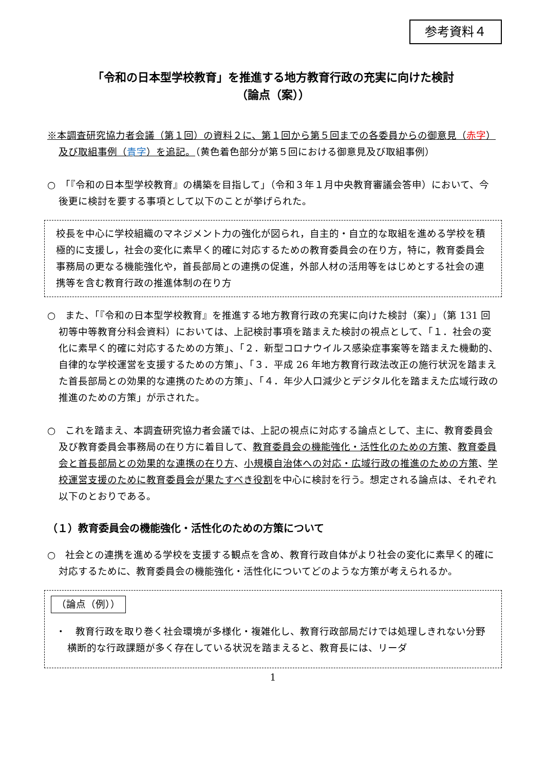参考資料４
「令和の日本型学校教育」を推進する地方教育行政の充実に向けた検討
（論点（案））
※本調査研究協力者会議（第１回）の資料２に、第１回から第５回までの各委員からの御意見（赤字）及び取組事例（青字）を追記。（黄色着色部分が第５回における御意見及び取組事例）
○　「『令和の日本型学校教育』の構築を目指して」（令和３年１月中央教育審議会答申）において、今後更に検討を要する事項として以下のことが挙げられた。
校長を中心に学校組織のマネジメント力の強化が図られ，自主的・自立的な取組を進める学校を積極的に支援し，社会の変化に素早く的確に対応するための教育委員会の在り方，特に，教育委員会事務局の更なる機能強化や，首長部局との連携の促進，外部人材の活用等をはじめとする社会の連携等を含む教育行政の推進体制の在り方
○　また、「『令和の日本型学校教育』を推進する地方教育行政の充実に向けた検討（案）」（第 131 回初等中等教育分科会資料）においては、上記検討事項を踏まえた検討の視点として、「１．社会の変化に素早く的確に対応するための方策」、「２．新型コロナウイルス感染症事案等を踏まえた機動的、自律的な学校運営を支援するための方策」、「３．平成 26 年地方教育行政法改正の施行状況を踏まえた首長部局との効果的な連携のための方策」、「４．年少人口減少とデジタル化を踏まえた広域行政の推進のための方策」が示された。
○　これを踏まえ、本調査研究協力者会議では、上記の視点に対応する論点として、主に、教育委員会及び教育委員会事務局の在り方に着目して、教育委員会の機能強化・活性化のための方策、教育委員会と首長部局との効果的な連携の在り方、小規模自治体への対応・広域行政の推進のための方策、学校運営支援のために教育委員会が果たすべき役割を中心に検討を行う。想定される論点は、それぞれ以下のとおりである。
（１）教育委員会の機能強化・活性化のための方策について
○　社会との連携を進める学校を支援する観点を含め、教育行政自体がより社会の変化に素早く的確に対応するために、教育委員会の機能強化・活性化についてどのような方策が考えられるか。
（論点（例））
・　教育行政を取り巻く社会環境が多様化・複雑化し、教育行政部局だけでは処理しきれない分野横断的な行政課題が多く存在している状況を踏まえると、教育長には、リーダ
1